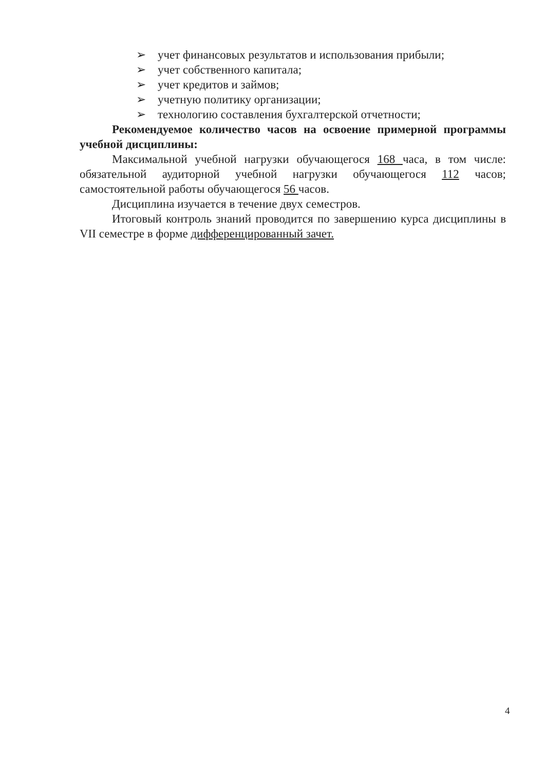➢ учет финансовых результатов и использования прибыли;
➢ учет собственного капитала;
➢ учет кредитов и займов;
➢ учетную политику организации;
➢ технологию составления бухгалтерской отчетности;
Рекомендуемое количество часов на освоение примерной программы учебной дисциплины:
Максимальной учебной нагрузки обучающегося 168 часа, в том числе: обязательной аудиторной учебной нагрузки обучающегося 112 часов; самостоятельной работы обучающегося 56 часов.
Дисциплина изучается в течение двух семестров.
Итоговый контроль знаний проводится по завершению курса дисциплины в VII семестре в форме дифференцированный зачет.
4